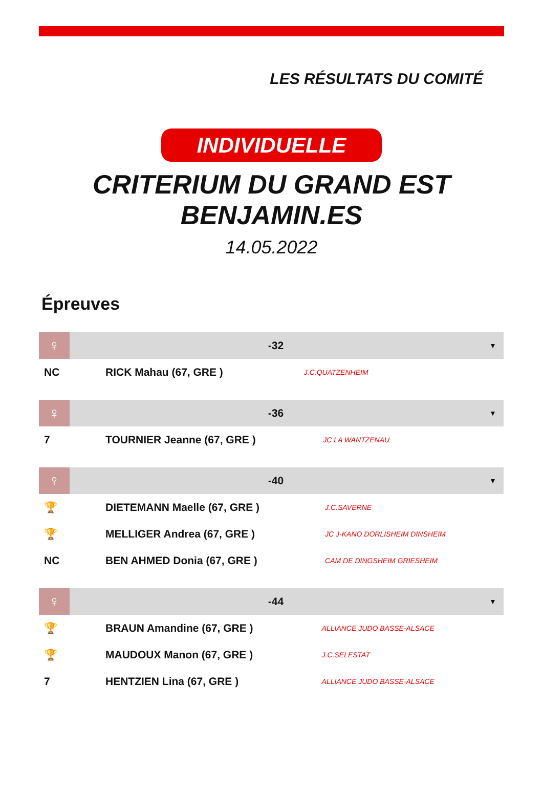LES RÉSULTATS DU COMITÉ
INDIVIDUELLE
CRITERIUM DU GRAND EST
BENJAMIN.ES
14.05.2022
Épreuves
| ♀ | -32 | | ▼ |
| --- | --- | --- | --- |
| NC | RICK Mahau (67, GRE ) | J.C.QUATZENHEIM | |
| ♀ | -36 | | ▼ |
| --- | --- | --- | --- |
| 7 | TOURNIER Jeanne (67, GRE ) | JC LA WANTZENAU | |
| ♀ | -40 | | ▼ |
| --- | --- | --- | --- |
| 🏆 | DIETEMANN Maelle (67, GRE ) | J.C.SAVERNE | |
| 🏆 | MELLIGER Andrea (67, GRE ) | JC J-KANO DORLISHEIM DINSHEIM | |
| NC | BEN AHMED Donia (67, GRE ) | CAM DE DINGSHEIM GRIESHEIM | |
| ♀ | -44 | | ▼ |
| --- | --- | --- | --- |
| 🏆 | BRAUN Amandine (67, GRE ) | ALLIANCE JUDO BASSE-ALSACE | |
| 🏆 | MAUDOUX Manon (67, GRE ) | J.C.SELESTAT | |
| 7 | HENTZIEN Lina (67, GRE ) | ALLIANCE JUDO BASSE-ALSACE | |